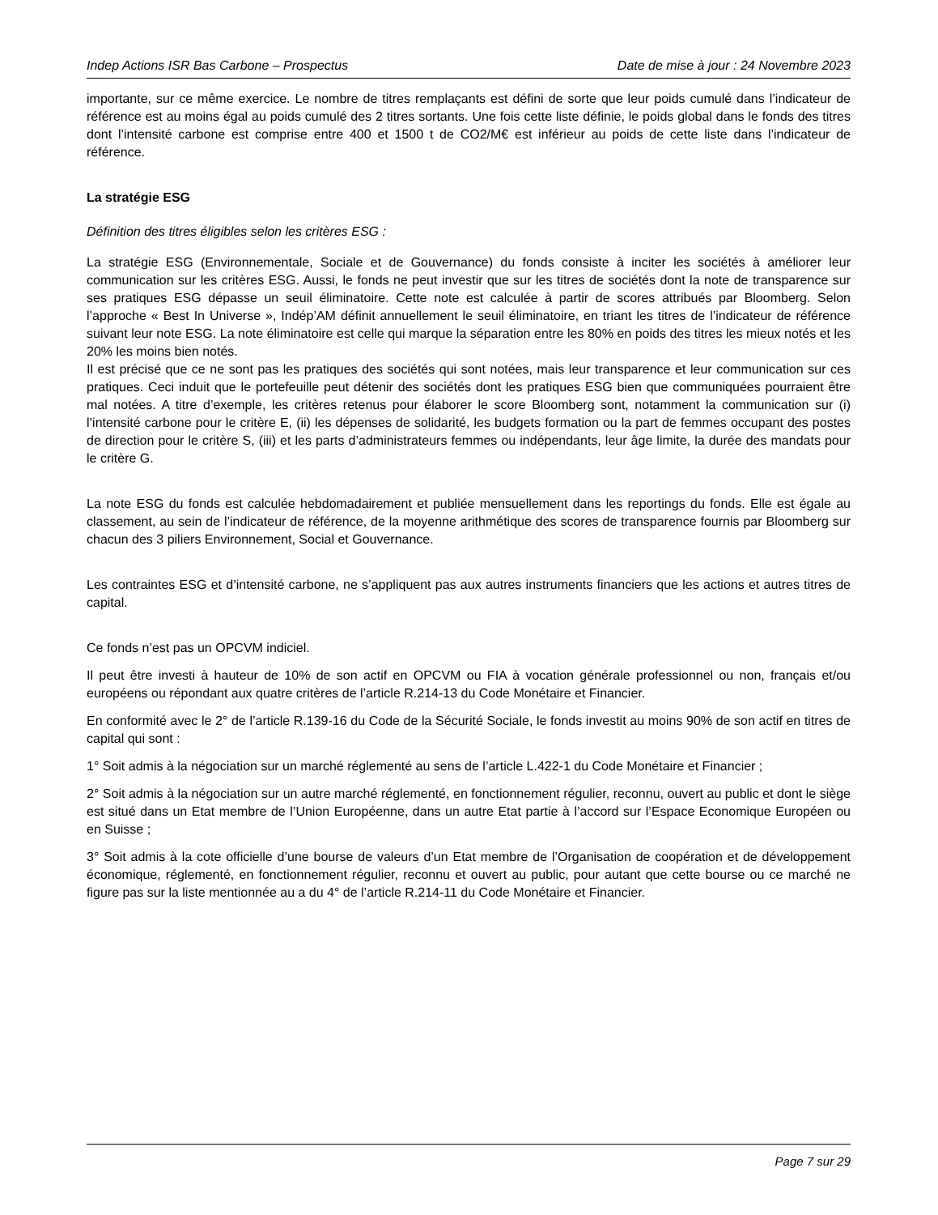Indep Actions ISR Bas Carbone – Prospectus Date de mise à jour : 24 Novembre 2023
importante, sur ce même exercice. Le nombre de titres remplaçants est défini de sorte que leur poids cumulé dans l’indicateur de référence est au moins égal au poids cumulé des 2 titres sortants. Une fois cette liste définie, le poids global dans le fonds des titres dont l’intensité carbone est comprise entre 400 et 1500 t de CO2/M€ est inférieur au poids de cette liste dans l’indicateur de référence.
La stratégie ESG
Définition des titres éligibles selon les critères ESG :
La stratégie ESG (Environnementale, Sociale et de Gouvernance) du fonds consiste à inciter les sociétés à améliorer leur communication sur les critères ESG. Aussi, le fonds ne peut investir que sur les titres de sociétés dont la note de transparence sur ses pratiques ESG dépasse un seuil éliminatoire. Cette note est calculée à partir de scores attribués par Bloomberg. Selon l’approche « Best In Universe », Indép’AM définit annuellement le seuil éliminatoire, en triant les titres de l’indicateur de référence suivant leur note ESG. La note éliminatoire est celle qui marque la séparation entre les 80% en poids des titres les mieux notés et les 20% les moins bien notés.
Il est précisé que ce ne sont pas les pratiques des sociétés qui sont notées, mais leur transparence et leur communication sur ces pratiques. Ceci induit que le portefeuille peut détenir des sociétés dont les pratiques ESG bien que communiquées pourraient être mal notées. A titre d’exemple, les critères retenus pour élaborer le score Bloomberg sont, notamment la communication sur (i) l’intensité carbone pour le critère E, (ii) les dépenses de solidarité, les budgets formation ou la part de femmes occupant des postes de direction pour le critère S, (iii) et les parts d’administrateurs femmes ou indépendants, leur âge limite, la durée des mandats pour le critère G.
La note ESG du fonds est calculée hebdomadairement et publiée mensuellement dans les reportings du fonds. Elle est égale au classement, au sein de l’indicateur de référence, de la moyenne arithmétique des scores de transparence fournis par Bloomberg sur chacun des 3 piliers Environnement, Social et Gouvernance.
Les contraintes ESG et d’intensité carbone, ne s’appliquent pas aux autres instruments financiers que les actions et autres titres de capital.
Ce fonds n’est pas un OPCVM indiciel.
Il peut être investi à hauteur de 10% de son actif en OPCVM ou FIA à vocation générale professionnel ou non, français et/ou européens ou répondant aux quatre critères de l’article R.214-13 du Code Monétaire et Financier.
En conformité avec le 2° de l’article R.139-16 du Code de la Sécurité Sociale, le fonds investit au moins 90% de son actif en titres de capital qui sont :
1° Soit admis à la négociation sur un marché réglementé au sens de l’article L.422-1 du Code Monétaire et Financier ;
2° Soit admis à la négociation sur un autre marché réglementé, en fonctionnement régulier, reconnu, ouvert au public et dont le siège est situé dans un Etat membre de l’Union Européenne, dans un autre Etat partie à l’accord sur l’Espace Economique Européen ou en Suisse ;
3° Soit admis à la cote officielle d’une bourse de valeurs d’un Etat membre de l’Organisation de coopération et de développement économique, réglementé, en fonctionnement régulier, reconnu et ouvert au public, pour autant que cette bourse ou ce marché ne figure pas sur la liste mentionnée au a du 4° de l’article R.214-11 du Code Monétaire et Financier.
Page 7 sur 29